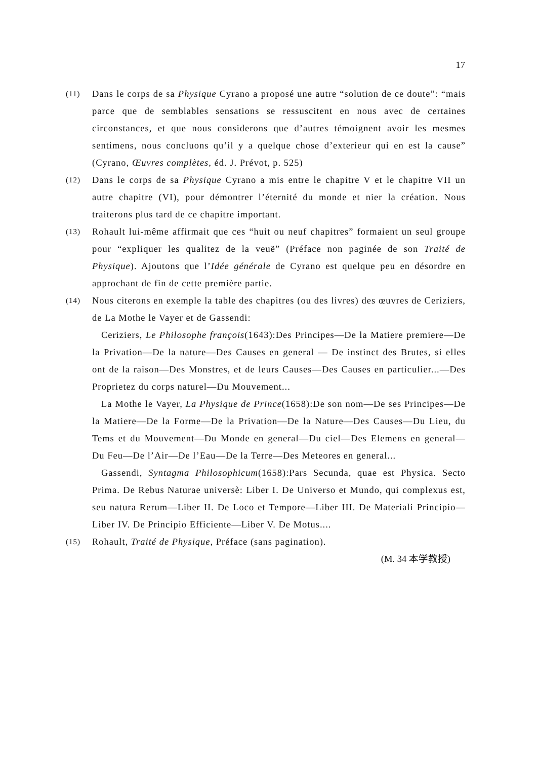17
(11)
Dans le corps de sa Physique Cyrano a proposé une autre “solution de ce doute”: “mais parce que de semblables sensations se ressuscitent en nous avec de certaines circonstances, et que nous considerons que d’autres témoignent avoir les mesmes sentimens, nous concluons qu’il y a quelque chose d’exterieur qui en est la cause” (Cyrano, Œuvres complètes, éd. J. Prévot, p. 525)
(12)
Dans le corps de sa Physique Cyrano a mis entre le chapitre V et le chapitre VII un autre chapitre (VI), pour démontrer l’éternité du monde et nier la création. Nous traiterons plus tard de ce chapitre important.
(13)
Rohault lui-même affirmait que ces “huit ou neuf chapitres” formaient un seul groupe pour “expliquer les qualitez de la veuë” (Préface non paginée de son Traité de Physique). Ajoutons que l’Idée générale de Cyrano est quelque peu en désordre en approchant de fin de cette première partie.
(14)
Nous citerons en exemple la table des chapitres (ou des livres) des œuvres de Ceriziers, de La Mothe le Vayer et de Gassendi:
Ceriziers, Le Philosophe françois(1643):Des Principes—De la Matiere premiere—De la Privation—De la nature—Des Causes en general — De instinct des Brutes, si elles ont de la raison—Des Monstres, et de leurs Causes—Des Causes en particulier...—Des Proprietez du corps naturel—Du Mouvement...
La Mothe le Vayer, La Physique de Prince(1658):De son nom—De ses Principes—De la Matiere—De la Forme—De la Privation—De la Nature—Des Causes—Du Lieu, du Tems et du Mouvement—Du Monde en general—Du ciel—Des Elemens en general—Du Feu—De l’Air—De l’Eau—De la Terre—Des Meteores en general...
Gassendi, Syntagma Philosophicum(1658):Pars Secunda, quae est Physica. Secto Prima. De Rebus Naturae universè: Liber I. De Universo et Mundo, qui complexus est, seu natura Rerum—Liber II. De Loco et Tempore—Liber III. De Materiali Principio—Liber IV. De Principio Efficiente—Liber V. De Motus....
(15)
Rohault, Traité de Physique, Préface (sans pagination).
(M. 34 本学教授)